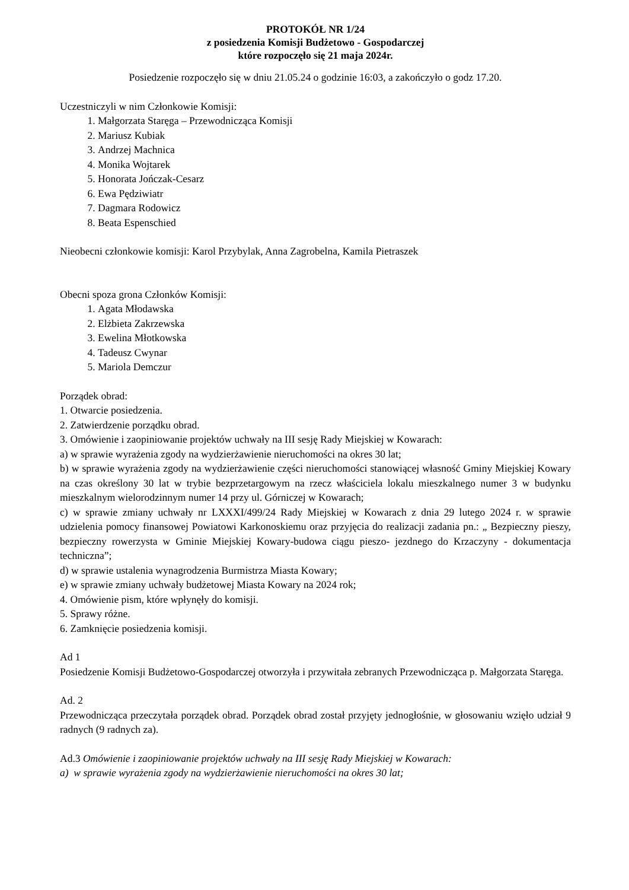PROTOKÓŁ NR 1/24
z posiedzenia Komisji Budżetowo - Gospodarczej
które rozpoczęło się 21 maja 2024r.
Posiedzenie rozpoczęło się w dniu 21.05.24 o godzinie 16:03, a zakończyło o godz 17.20.
Uczestniczyli w nim Członkowie Komisji:
1. Małgorzata Staręga – Przewodnicząca Komisji
2. Mariusz Kubiak
3. Andrzej Machnica
4. Monika Wojtarek
5. Honorata Jończak-Cesarz
6. Ewa Pędziwiatr
7. Dagmara Rodowicz
8. Beata Espenschied
Nieobecni członkowie komisji: Karol Przybylak, Anna Zagrobelna, Kamila Pietraszek
Obecni spoza grona Członków Komisji:
1. Agata Młodawska
2. Elżbieta Zakrzewska
3. Ewelina Młotkowska
4. Tadeusz Cwynar
5. Mariola Demczur
Porządek obrad:
1. Otwarcie posiedzenia.
2. Zatwierdzenie porządku obrad.
3. Omówienie i zaopiniowanie projektów uchwały na III sesję Rady Miejskiej w Kowarach:
a) w sprawie wyrażenia zgody na wydzierżawienie nieruchomości na okres 30 lat;
b) w sprawie wyrażenia zgody na wydzierżawienie części nieruchomości stanowiącej własność Gminy Miejskiej Kowary na czas określony 30 lat w trybie bezprzetargowym na rzecz właściciela lokalu mieszkalnego numer 3 w budynku mieszkalnym wielorodzinnym numer 14 przy ul. Górniczej w Kowarach;
c) w sprawie zmiany uchwały nr LXXXI/499/24 Rady Miejskiej w Kowarach z dnia 29 lutego 2024 r. w sprawie udzielenia pomocy finansowej Powiatowi Karkonoskiemu oraz przyjęcia do realizacji zadania pn.: „ Bezpieczny pieszy, bezpieczny rowerzysta w Gminie Miejskiej Kowary-budowa ciągu pieszo- jezdnego do Krzaczyny - dokumentacja techniczna”;
d) w sprawie ustalenia wynagrodzenia Burmistrza Miasta Kowary;
e) w sprawie zmiany uchwały budżetowej Miasta Kowary na 2024 rok;
4. Omówienie pism, które wpłynęły do komisji.
5. Sprawy różne.
6. Zamknięcie posiedzenia komisji.
Ad 1
Posiedzenie Komisji Budżetowo-Gospodarczej otworzyła i przywitała zebranych Przewodnicząca p. Małgorzata Staręga.
Ad. 2
Przewodnicząca przeczytała porządek obrad. Porządek obrad został przyjęty jednogłośnie, w głosowaniu wzięło udział 9 radnych (9 radnych za).
Ad.3 Omówienie i zaopiniowanie projektów uchwały na III sesję Rady Miejskiej w Kowarach:
a) w sprawie wyrażenia zgody na wydzierżawienie nieruchomości na okres 30 lat;